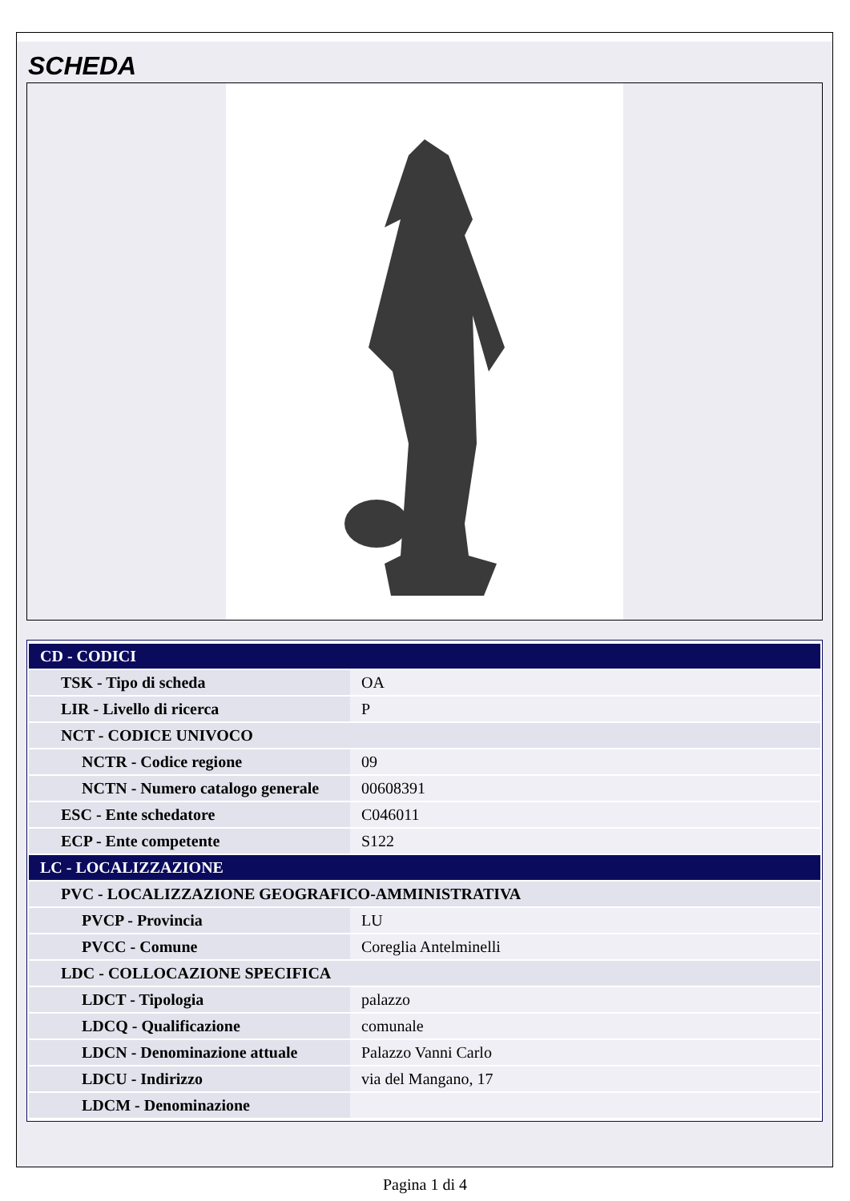SCHEDA
| CD - CODICI | |
| TSK - Tipo di scheda | OA |
| LIR - Livello di ricerca | P |
| NCT - CODICE UNIVOCO | |
| NCTR - Codice regione | 09 |
| NCTN - Numero catalogo generale | 00608391 |
| ESC - Ente schedatore | C046011 |
| ECP - Ente competente | S122 |
| LC - LOCALIZZAZIONE | |
| PVC - LOCALIZZAZIONE GEOGRAFICO-AMMINISTRATIVA | |
| PVCP - Provincia | LU |
| PVCC - Comune | Coreglia Antelminelli |
| LDC - COLLOCAZIONE SPECIFICA | |
| LDCT - Tipologia | palazzo |
| LDCQ - Qualificazione | comunale |
| LDCN - Denominazione attuale | Palazzo Vanni Carlo |
| LDCU - Indirizzo | via del Mangano, 17 |
| LDCM - Denominazione | |
Pagina 1 di 4